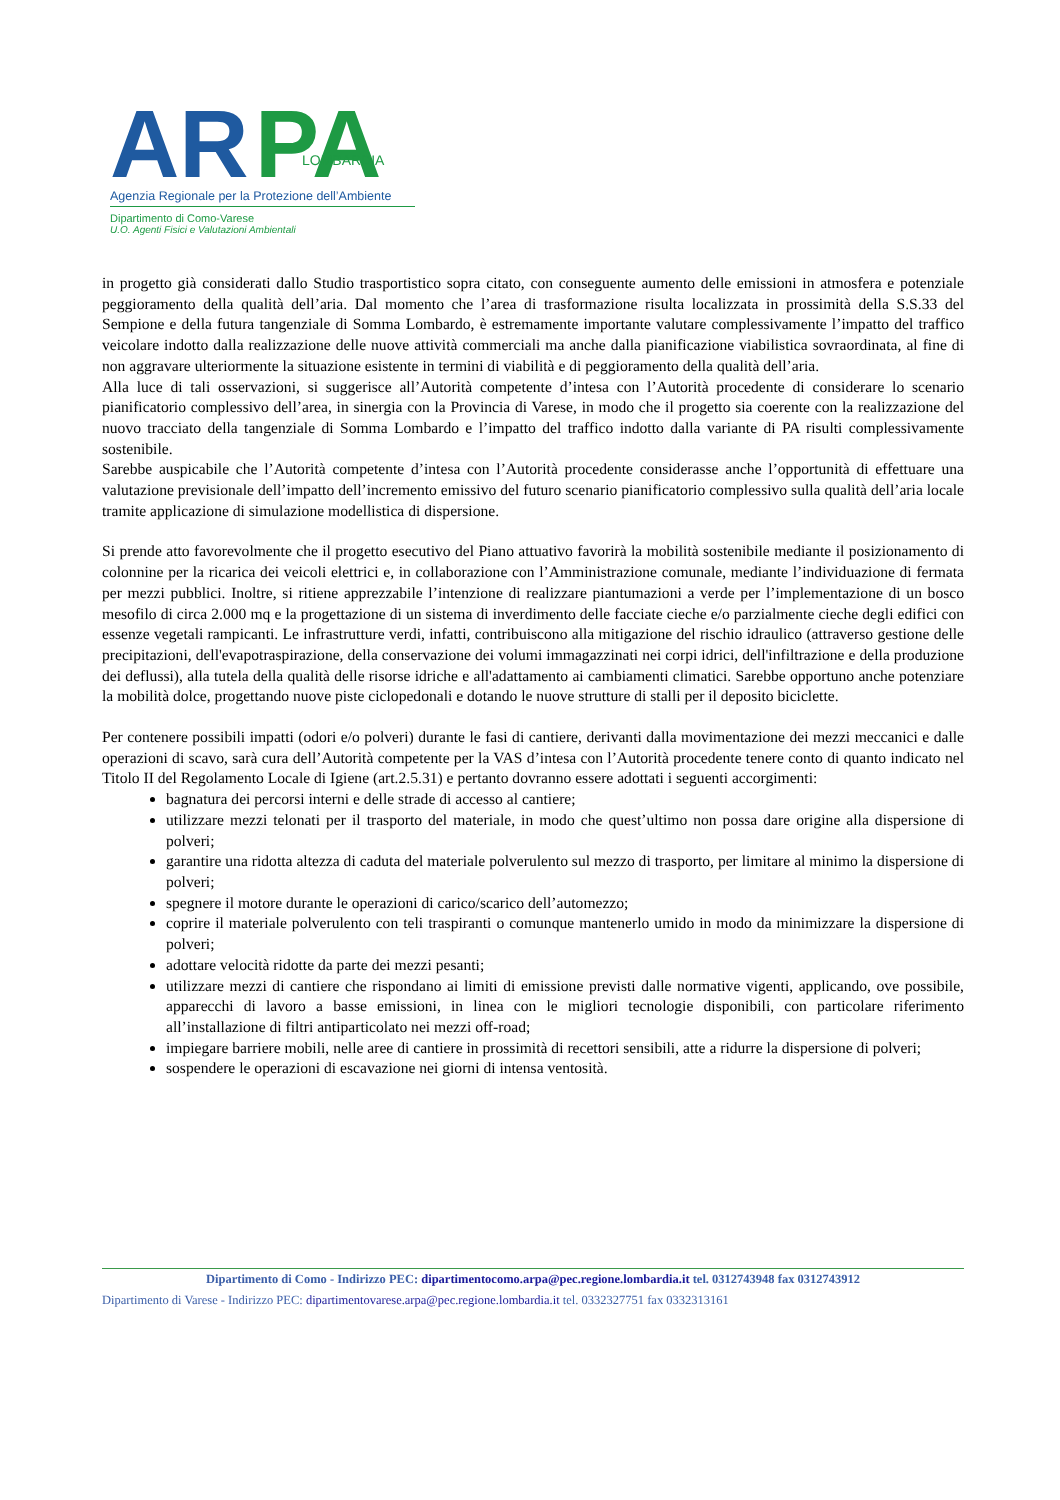AR
PA
LOMBARDIA
Agenzia Regionale per la Protezione dell’Ambiente
Dipartimento di Como-Varese
U.O. Agenti Fisici e Valutazioni Ambientali
in progetto già considerati dallo Studio trasportistico sopra citato, con conseguente aumento delle emissioni in atmosfera e potenziale peggioramento della qualità dell’aria. Dal momento che l’area di trasformazione risulta localizzata in prossimità della S.S.33 del Sempione e della futura tangenziale di Somma Lombardo, è estremamente importante valutare complessivamente l’impatto del traffico veicolare indotto dalla realizzazione delle nuove attività commerciali ma anche dalla pianificazione viabilistica sovraordinata, al fine di non aggravare ulteriormente la situazione esistente in termini di viabilità e di peggioramento della qualità dell’aria.
Alla luce di tali osservazioni, si suggerisce all’Autorità competente d’intesa con l’Autorità procedente di considerare lo scenario pianificatorio complessivo dell’area, in sinergia con la Provincia di Varese, in modo che il progetto sia coerente con la realizzazione del nuovo tracciato della tangenziale di Somma Lombardo e l’impatto del traffico indotto dalla variante di PA risulti complessivamente sostenibile.
Sarebbe auspicabile che l’Autorità competente d’intesa con l’Autorità procedente considerasse anche l’opportunità di effettuare una valutazione previsionale dell’impatto dell’incremento emissivo del futuro scenario pianificatorio complessivo sulla qualità dell’aria locale tramite applicazione di simulazione modellistica di dispersione.
Si prende atto favorevolmente che il progetto esecutivo del Piano attuativo favorirà la mobilità sostenibile mediante il posizionamento di colonnine per la ricarica dei veicoli elettrici e, in collaborazione con l’Amministrazione comunale, mediante l’individuazione di fermata per mezzi pubblici. Inoltre, si ritiene apprezzabile l’intenzione di realizzare piantumazioni a verde per l’implementazione di un bosco mesofilo di circa 2.000 mq e la progettazione di un sistema di inverdimento delle facciate cieche e/o parzialmente cieche degli edifici con essenze vegetali rampicanti. Le infrastrutture verdi, infatti, contribuiscono alla mitigazione del rischio idraulico (attraverso gestione delle precipitazioni, dell'evapotraspirazione, della conservazione dei volumi immagazzinati nei corpi idrici, dell'infiltrazione e della produzione dei deflussi), alla tutela della qualità delle risorse idriche e all'adattamento ai cambiamenti climatici. Sarebbe opportuno anche potenziare la mobilità dolce, progettando nuove piste ciclopedonali e dotando le nuove strutture di stalli per il deposito biciclette.
Per contenere possibili impatti (odori e/o polveri) durante le fasi di cantiere, derivanti dalla movimentazione dei mezzi meccanici e dalle operazioni di scavo, sarà cura dell’Autorità competente per la VAS d’intesa con l’Autorità procedente tenere conto di quanto indicato nel Titolo II del Regolamento Locale di Igiene (art.2.5.31) e pertanto dovranno essere adottati i seguenti accorgimenti:
bagnatura dei percorsi interni e delle strade di accesso al cantiere;
utilizzare mezzi telonati per il trasporto del materiale, in modo che quest’ultimo non possa dare origine alla dispersione di polveri;
garantire una ridotta altezza di caduta del materiale polverulento sul mezzo di trasporto, per limitare al minimo la dispersione di polveri;
spegnere il motore durante le operazioni di carico/scarico dell’automezzo;
coprire il materiale polverulento con teli traspiranti o comunque mantenerlo umido in modo da minimizzare la dispersione di polveri;
adottare velocità ridotte da parte dei mezzi pesanti;
utilizzare mezzi di cantiere che rispondano ai limiti di emissione previsti dalle normative vigenti, applicando, ove possibile, apparecchi di lavoro a basse emissioni, in linea con le migliori tecnologie disponibili, con particolare riferimento all’installazione di filtri antiparticolato nei mezzi off-road;
impiegare barriere mobili, nelle aree di cantiere in prossimità di recettori sensibili, atte a ridurre la dispersione di polveri;
sospendere le operazioni di escavazione nei giorni di intensa ventosità.
Dipartimento di Como - Indirizzo PEC: dipartimentocomo.arpa@pec.regione.lombardia.it tel. 0312743948 fax 0312743912
Dipartimento di Varese - Indirizzo PEC: dipartimentovarese.arpa@pec.regione.lombardia.it tel. 0332327751 fax 0332313161